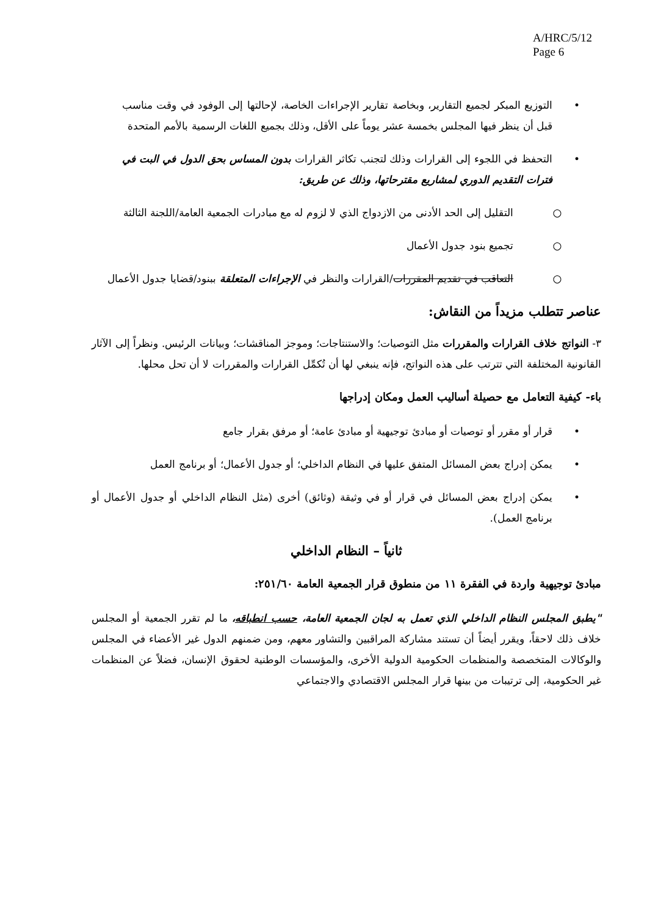A/HRC/5/12
Page 6
• التوزيع المبكر لجميع التقارير، وبخاصة تقارير الإجراءات الخاصة، لإحالتها إلى الوفود في وقت مناسب قبل أن ينظر فيها المجلس بخمسة عشر يوماً على الأقل، وذلك بجميع اللغات الرسمية بالأمم المتحدة
• التحفظ في اللجوء إلى القرارات وذلك لتجنب تكاثر القرارات بدون المساس بحق الدول في البت في فترات التقديم الدوري لمشاريع مقترحاتها، وذلك عن طريق:
○ التقليل إلى الحد الأدنى من الازدواج الذي لا لزوم له مع مبادرات الجمعية العامة/اللجنة الثالثة
○ تجميع بنود جدول الأعمال
○ التعاقب في تقديم المقررات/القرارات والنظر في الإجراءات المتعلقة ببنود/قضايا جدول الأعمال
عناصر تتطلب مزيداً من النقاش:
٣- النواتج خلاف القرارات والمقررات مثل التوصيات؛ والاستنتاجات؛ وموجز المناقشات؛ وبيانات الرئيس. ونظراً إلى الآثار القانونية المختلفة التي تترتب على هذه النواتج، فإنه ينبغي لها أن تُكمِّل القرارات والمقررات لا أن تحل محلها.
باء- كيفية التعامل مع حصيلة أساليب العمل ومكان إدراجها
• قرار أو مقرر أو توصيات أو مبادئ توجيهية أو مبادئ عامة؛ أو مرفق بقرار جامع
• يمكن إدراج بعض المسائل المتفق عليها في النظام الداخلي؛ أو جدول الأعمال؛ أو برنامج العمل
• يمكن إدراج بعض المسائل في قرار أو في وثيقة (وثائق) أخرى (مثل النظام الداخلي أو جدول الأعمال أو برنامج العمل).
ثانياً – النظام الداخلي
مبادئ توجيهية واردة في الفقرة ١١ من منطوق قرار الجمعية العامة ٢٥١/٦٠:
"يطبق المجلس النظام الداخلي الذي تعمل به لجان الجمعية العامة، حسب انطباقه، ما لم تقرر الجمعية أو المجلس خلاف ذلك لاحقاً، ويقرر أيضاً أن تستند مشاركة المراقبين والتشاور معهم، ومن ضمنهم الدول غير الأعضاء في المجلس والوكالات المتخصصة والمنظمات الحكومية الدولية الأخرى، والمؤسسات الوطنية لحقوق الإنسان، فضلاً عن المنظمات غير الحكومية، إلى ترتيبات من بينها قرار المجلس الاقتصادي والاجتماعي